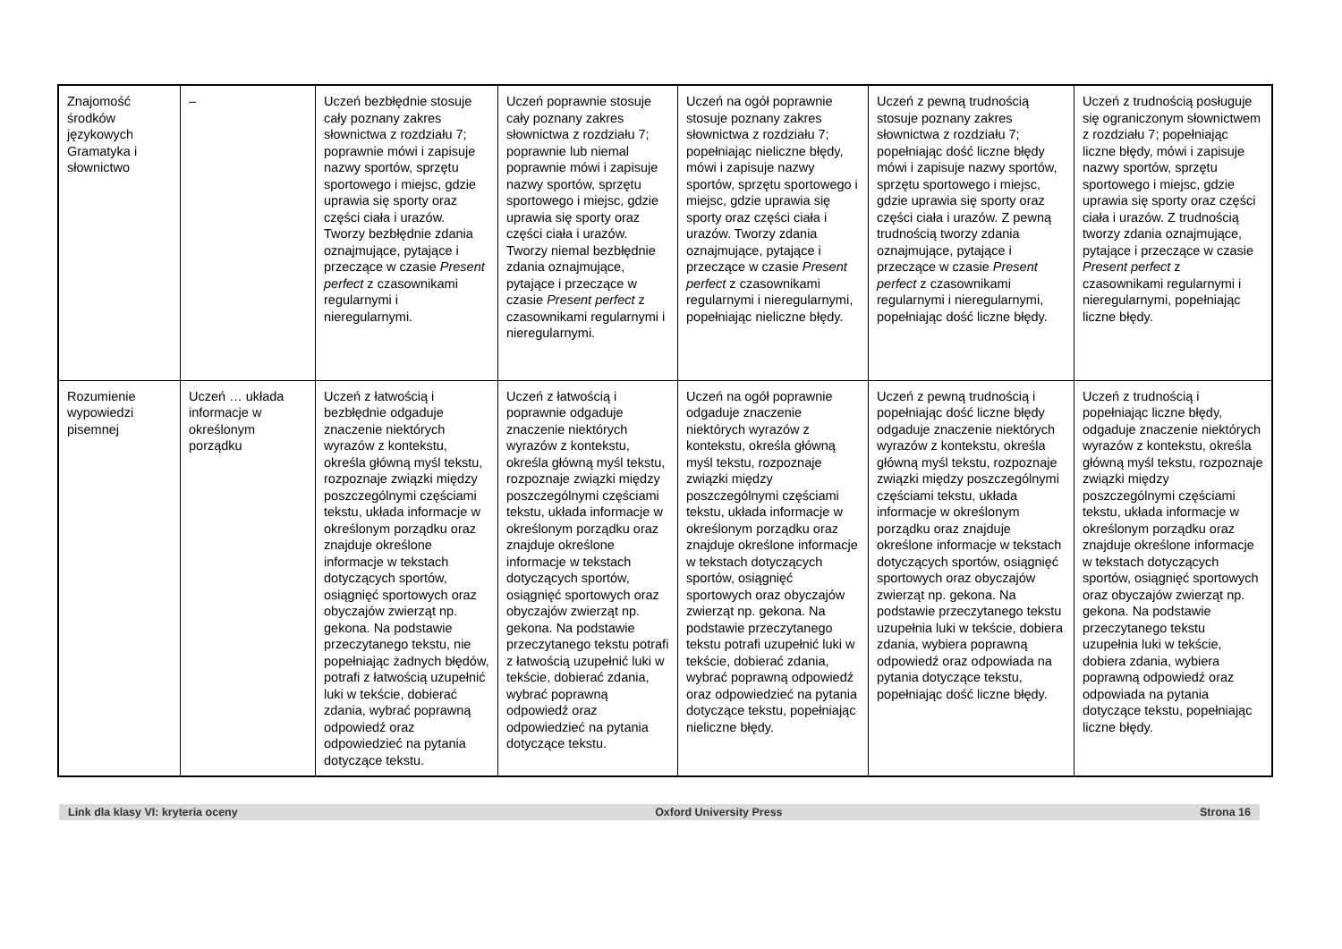| Znajomość środków językowych Gramatyka i słownictwo | – | Uczeń bezbłędnie stosuje cały poznany zakres słownictwa z rozdziału 7; poprawnie mówi i zapisuje nazwy sportów, sprzętu sportowego i miejsc, gdzie uprawia się sporty oraz części ciała i urazów. Tworzy bezbłędnie zdania oznajmujące, pytające i przeczące w czasie Present perfect z czasownikami regularnymi i nieregularnymi. | Uczeń poprawnie stosuje cały poznany zakres słownictwa z rozdziału 7; poprawnie lub niemal poprawnie mówi i zapisuje nazwy sportów, sprzętu sportowego i miejsc, gdzie uprawia się sporty oraz części ciała i urazów. Tworzy niemal bezbłędnie zdania oznajmujące, pytające i przeczące w czasie Present perfect z czasownikami regularnymi i nieregularnymi. | Uczeń na ogół poprawnie stosuje poznany zakres słownictwa z rozdziału 7; popełniając nieliczne błędy, mówi i zapisuje nazwy sportów, sprzętu sportowego i miejsc, gdzie uprawia się sporty oraz części ciała i urazów. Tworzy zdania oznajmujące, pytające i przeczące w czasie Present perfect z czasownikami regularnymi i nieregularnymi, popełniając nieliczne błędy. | Uczeń z pewną trudnością stosuje poznany zakres słownictwa z rozdziału 7; popełniając dość liczne błędy mówi i zapisuje nazwy sportów, sprzętu sportowego i miejsc, gdzie uprawia się sporty oraz części ciała i urazów. Z pewną trudnością tworzy zdania oznajmujące, pytające i przeczące w czasie Present perfect z czasownikami regularnymi i nieregularnymi, popełniając dość liczne błędy. | Uczeń z trudnością posługuje się ograniczonym słownictwem z rozdziału 7; popełniając liczne błędy, mówi i zapisuje nazwy sportów, sprzętu sportowego i miejsc, gdzie uprawia się sporty oraz części ciała i urazów. Z trudnością tworzy zdania oznajmujące, pytające i przeczące w czasie Present perfect z czasownikami regularnymi i nieregularnymi, popełniając liczne błędy. |
| Rozumienie wypowiedzi pisemnej | Uczeń … układa informacje w określonym porządku | Uczeń z łatwością i bezbłędnie odgaduje znaczenie niektórych wyrazów z kontekstu, określa główną myśl tekstu, rozpoznaje związki między poszczególnymi częściami tekstu, układa informacje w określonym porządku oraz znajduje określone informacje w tekstach dotyczących sportów, osiągnięć sportowych oraz obyczajów zwierząt np. gekona. Na podstawie przeczytanego tekstu, nie popełniając żadnych błędów, potrafi z łatwością uzupełnić luki w tekście, dobierać zdania, wybrać poprawną odpowiedź oraz odpowiedzieć na pytania dotyczące tekstu. | Uczeń z łatwością i poprawnie odgaduje znaczenie niektórych wyrazów z kontekstu, określa główną myśl tekstu, rozpoznaje związki między poszczególnymi częściami tekstu, układa informacje w określonym porządku oraz znajduje określone informacje w tekstach dotyczących sportów, osiągnięć sportowych oraz obyczajów zwierząt np. gekona. Na podstawie przeczytanego tekstu potrafi z łatwością uzupełnić luki w tekście, dobierać zdania, wybrać poprawną odpowiedź oraz odpowiedzieć na pytania dotyczące tekstu. | Uczeń na ogół poprawnie odgaduje znaczenie niektórych wyrazów z kontekstu, określa główną myśl tekstu, rozpoznaje związki między poszczególnymi częściami tekstu, układa informacje w określonym porządku oraz znajduje określone informacje w tekstach dotyczących sportów, osiągnięć sportowych oraz obyczajów zwierząt np. gekona. Na podstawie przeczytanego tekstu potrafi uzupełnić luki w tekście, dobierać zdania, wybrać poprawną odpowiedź oraz odpowiedzieć na pytania dotyczące tekstu, popełniając nieliczne błędy. | Uczeń z pewną trudnością i popełniając dość liczne błędy odgaduje znaczenie niektórych wyrazów z kontekstu, określa główną myśl tekstu, rozpoznaje związki między poszczególnymi częściami tekstu, układa informacje w określonym porządku oraz znajduje określone informacje w tekstach dotyczących sportów, osiągnięć sportowych oraz obyczajów zwierząt np. gekona. Na podstawie przeczytanego tekstu uzupełnia luki w tekście, dobiera zdania, wybiera poprawną odpowiedź oraz odpowiada na pytania dotyczące tekstu, popełniając dość liczne błędy. | Uczeń z trudnością i popełniając liczne błędy, odgaduje znaczenie niektórych wyrazów z kontekstu, określa główną myśl tekstu, rozpoznaje związki między poszczególnymi częściami tekstu, układa informacje w określonym porządku oraz znajduje określone informacje w tekstach dotyczących sportów, osiągnięć sportowych oraz obyczajów zwierząt np. gekona. Na podstawie przeczytanego tekstu uzupełnia luki w tekście, dobiera zdania, wybiera poprawną odpowiedź oraz odpowiada na pytania dotyczące tekstu, popełniając liczne błędy. |
Link dla klasy VI: kryteria oceny Oxford University Press Strona 16